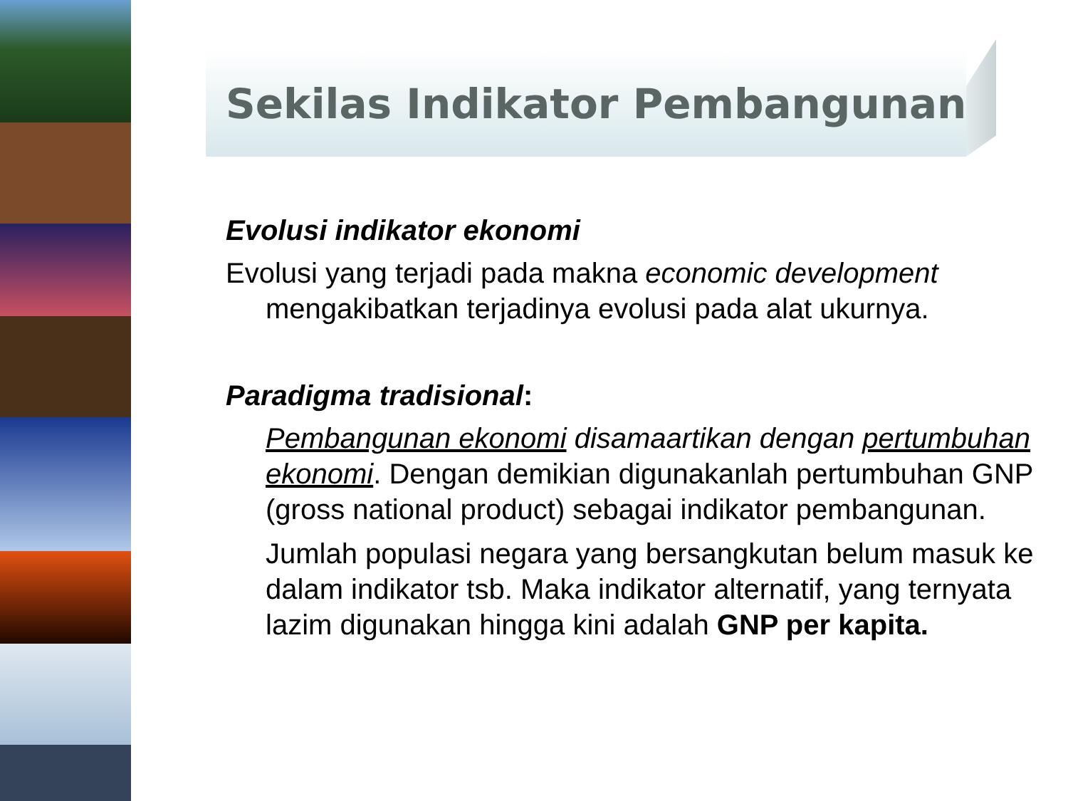Sekilas Indikator Pembangunan
Evolusi indikator ekonomi
Evolusi yang terjadi pada makna economic development
mengakibatkan terjadinya evolusi pada alat ukurnya.
Paradigma tradisional:
Pembangunan ekonomi disamaartikan dengan pertumbuhan ekonomi. Dengan demikian digunakanlah pertumbuhan GNP (gross national product) sebagai indikator pembangunan.
Jumlah populasi negara yang bersangkutan belum masuk ke dalam indikator tsb. Maka indikator alternatif, yang ternyata lazim digunakan hingga kini adalah GNP per kapita.